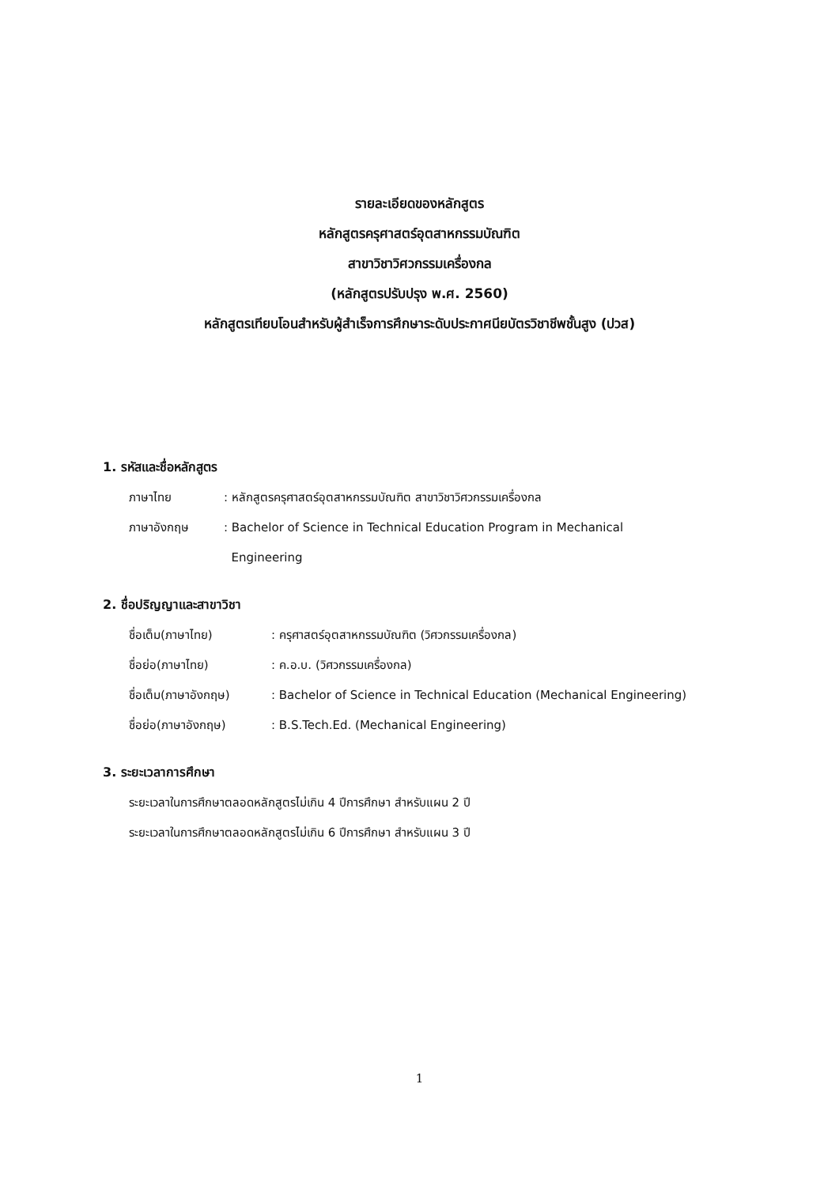รายละเอียดของหลักสูตร
หลักสูตรครุศาสตร์อุตสาหกรรมบัณฑิต
สาขาวิชาวิศวกรรมเครื่องกล
(หลักสูตรปรับปรุง พ.ศ. 2560)
หลักสูตรเทียบโอนสำหรับผู้สำเร็จการศึกษาระดับประกาศนียบัตรวิชาชีพชั้นสูง (ปวส)
1. รหัสและชื่อหลักสูตร
| ภาษาไทย | : หลักสูตรครุศาสตร์อุตสาหกรรมบัณฑิต สาขาวิชาวิศวกรรมเครื่องกล |
| ภาษาอังกฤษ | : Bachelor of Science in Technical Education Program in Mechanical Engineering |
2. ชื่อปริญญาและสาขาวิชา
| ชื่อเต็ม(ภาษาไทย) | : ครุศาสตร์อุตสาหกรรมบัณฑิต (วิศวกรรมเครื่องกล) |
| ชื่อย่อ(ภาษาไทย) | : ค.อ.บ. (วิศวกรรมเครื่องกล) |
| ชื่อเต็ม(ภาษาอังกฤษ) | : Bachelor of Science in Technical Education (Mechanical Engineering) |
| ชื่อย่อ(ภาษาอังกฤษ) | : B.S.Tech.Ed. (Mechanical Engineering) |
3. ระยะเวลาการศึกษา
ระยะเวลาในการศึกษาตลอดหลักสูตรไม่เกิน 4 ปีการศึกษา สำหรับแผน 2 ปี
ระยะเวลาในการศึกษาตลอดหลักสูตรไม่เกิน 6 ปีการศึกษา สำหรับแผน 3 ปี
1